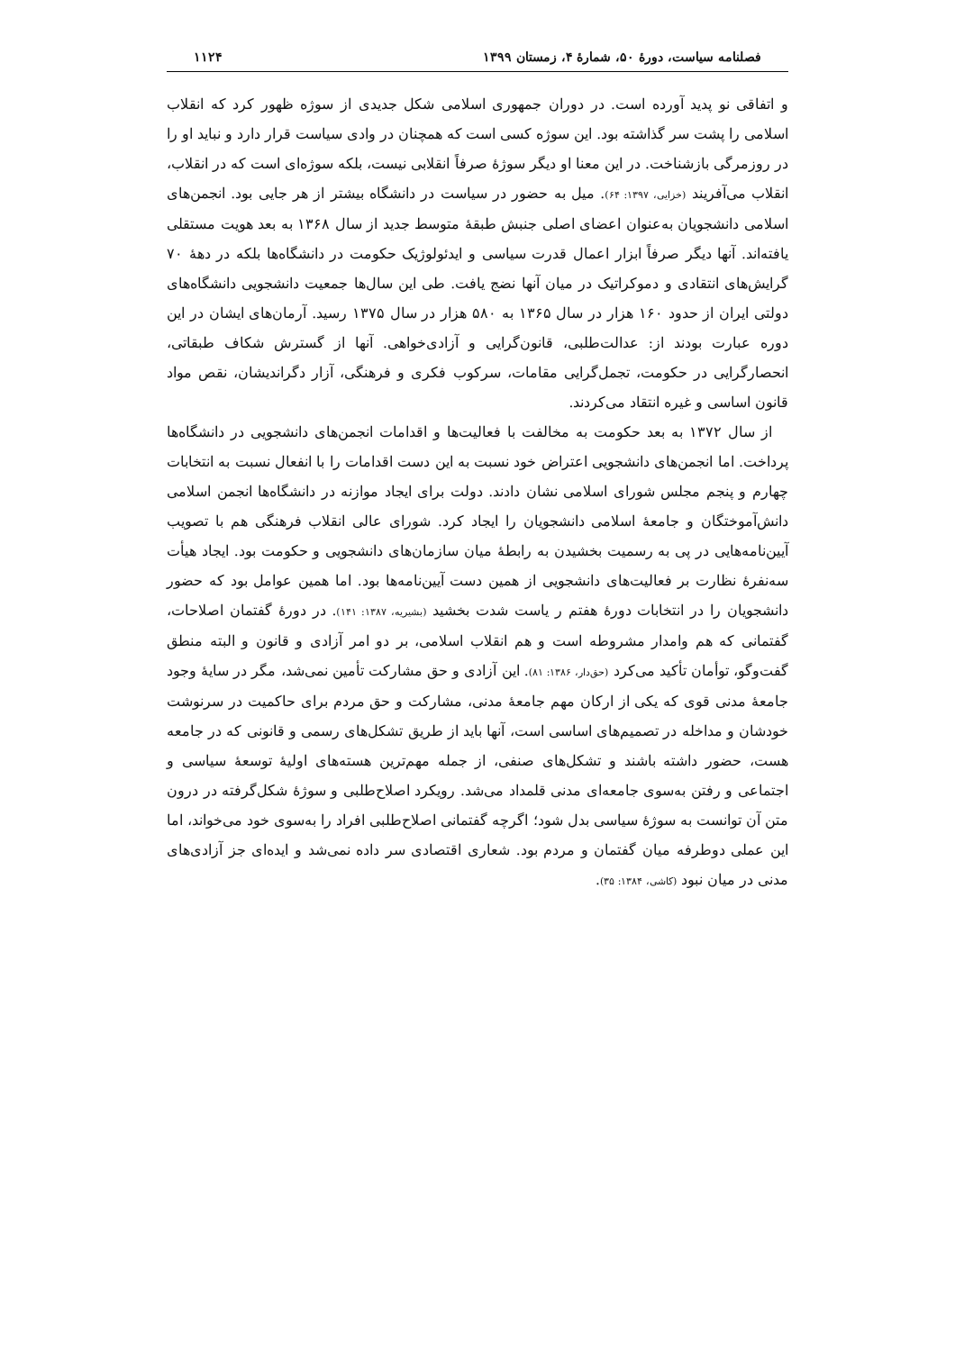فصلنامه سیاست، دورهٔ ۵۰، شمارهٔ ۴، زمستان ۱۳۹۹ ۱۱۲۴
و اتفاقی نو پدید آورده است. در دوران جمهوری اسلامی شکل جدیدی از سوژه ظهور کرد که انقلاب اسلامی را پشت سر گذاشته بود. این سوژه کسی است که همچنان در وادی سیاست قرار دارد و نباید او را در روزمرگی بازشناخت. در این معنا او دیگر سوژهٔ صرفاً انقلابی نیست، بلکه سوژه‌ای است که در انقلاب، انقلاب می‌آفریند (خزایی، ۱۳۹۷: ۶۴). میل به حضور در سیاست در دانشگاه بیشتر از هر جایی بود. انجمن‌های اسلامی دانشجویان به‌عنوان اعضای اصلی جنبش طبقهٔ متوسط جدید از سال ۱۳۶۸ به بعد هویت مستقلی یافته‌اند. آنها دیگر صرفاً ابزار اعمال قدرت سیاسی و ایدئولوژیک حکومت در دانشگاه‌ها بلکه در دههٔ ۷۰ گرایش‌های انتقادی و دموکراتیک در میان آنها نضج یافت. طی این سال‌ها جمعیت دانشجویی دانشگاه‌های دولتی ایران از حدود ۱۶۰ هزار در سال ۱۳۶۵ به ۵۸۰ هزار در سال ۱۳۷۵ رسید. آرمان‌های ایشان در این دوره عبارت بودند از: عدالت‌طلبی، قانون‌گرایی و آزادی‌خواهی. آنها از گسترش شکاف طبقاتی، انحصارگرایی در حکومت، تجمل‌گرایی مقامات، سرکوب فکری و فرهنگی، آزار دگراندیشان، نقص مواد قانون اساسی و غیره انتقاد می‌کردند.
از سال ۱۳۷۲ به بعد حکومت به مخالفت با فعالیت‌ها و اقدامات انجمن‌های دانشجویی در دانشگاه‌ها پرداخت. اما انجمن‌های دانشجویی اعتراض خود نسبت به این دست اقدامات را با انفعال نسبت به انتخابات چهارم و پنجم مجلس شورای اسلامی نشان دادند. دولت برای ایجاد موازنه در دانشگاه‌ها انجمن اسلامی دانش‌آموختگان و جامعهٔ اسلامی دانشجویان را ایجاد کرد. شورای عالی انقلاب فرهنگی هم با تصویب آیین‌نامه‌هایی در پی به رسمیت بخشیدن به رابطهٔ میان سازمان‌های دانشجویی و حکومت بود. ایجاد هیأت سه‌نفرهٔ نظارت بر فعالیت‌های دانشجویی از همین دست آیین‌نامه‌ها بود. اما همین عوامل بود که حضور دانشجویان را در انتخابات دورهٔ هفتم ر یاست شدت بخشید (بشیریه، ۱۳۸۷: ۱۴۱). در دورهٔ گفتمان اصلاحات، گفتمانی که هم وامدار مشروطه است و هم انقلاب اسلامی، بر دو امر آزادی و قانون و البته منطق گفت‌وگو، توأمان تأکید می‌کرد (حق‌دار، ۱۳۸۶: ۸۱). این آزادی و حق مشارکت تأمین نمی‌شد، مگر در سایهٔ وجود جامعهٔ مدنی قوی که یکی از ارکان مهم جامعهٔ مدنی، مشارکت و حق مردم برای حاکمیت در سرنوشت خودشان و مداخله در تصمیم‌های اساسی است، آنها باید از طریق تشکل‌های رسمی و قانونی که در جامعه هست، حضور داشته باشند و تشکل‌های صنفی، از جمله مهم‌ترین هسته‌های اولیهٔ توسعهٔ سیاسی و اجتماعی و رفتن به‌سوی جامعه‌ای مدنی قلمداد می‌شد. رویکرد اصلاح‌طلبی و سوژهٔ شکل‌گرفته در درون متن آن توانست به سوژهٔ سیاسی بدل شود؛ اگرچه گفتمانی اصلاح‌طلبی افراد را به‌سوی خود می‌خواند، اما این عملی دوطرفه میان گفتمان و مردم بود. شعاری اقتصادی سر داده نمی‌شد و ایده‌ای جز آزادی‌های مدنی در میان نبود (کاشی، ۱۳۸۴: ۳۵).